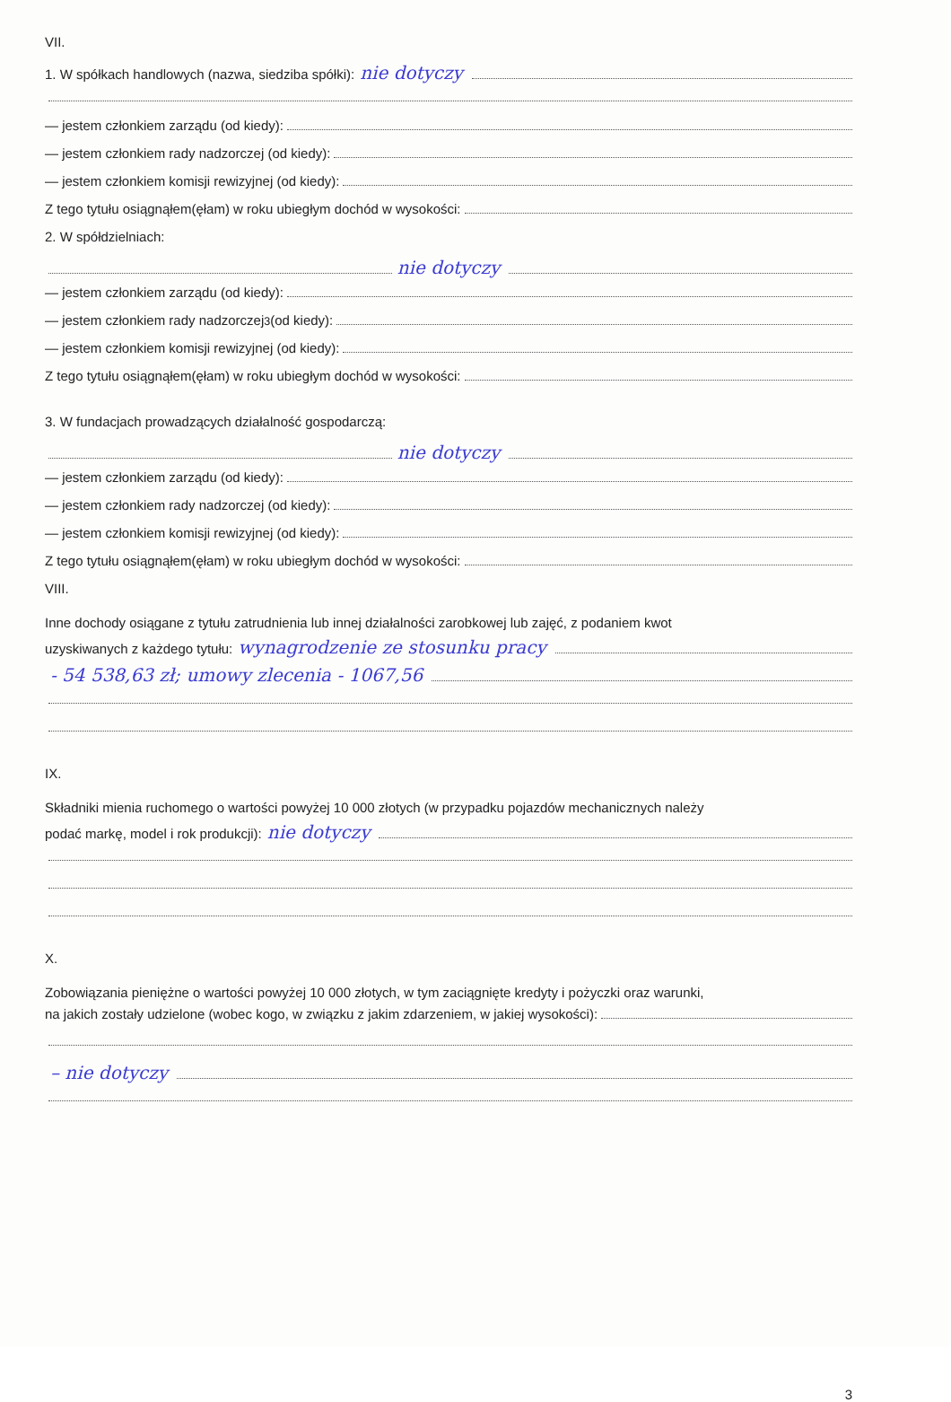VII.
1. W spółkach handlowych (nazwa, siedziba spółki): nie dotyczy
— jestem członkiem zarządu (od kiedy):
— jestem członkiem rady nadzorczej (od kiedy):
— jestem członkiem komisji rewizyjnej (od kiedy):
Z tego tytułu osiągnąłem(ęłam) w roku ubiegłym dochód w wysokości:
2. W spółdzielniach:
nie dotyczy
— jestem członkiem zarządu (od kiedy):
— jestem członkiem rady nadzorczej<sup>3</sup> (od kiedy):
— jestem członkiem komisji rewizyjnej (od kiedy):
Z tego tytułu osiągnąłem(ęłam) w roku ubiegłym dochód w wysokości:
3. W fundacjach prowadzących działalność gospodarczą:
nie dotyczy
— jestem członkiem zarządu (od kiedy):
— jestem członkiem rady nadzorczej (od kiedy):
— jestem członkiem komisji rewizyjnej (od kiedy):
Z tego tytułu osiągnąłem(ęłam) w roku ubiegłym dochód w wysokości:
VIII.
Inne dochody osiągane z tytułu zatrudnienia lub innej działalności zarobkowej lub zajęć, z podaniem kwot
uzyskiwanych z każdego tytułu: wynagrodzenie ze stosunku pracy
- 54 538,63 zł; umowy zlecenia - 1067,56
IX.
Składniki mienia ruchomego o wartości powyżej 10 000 złotych (w przypadku pojazdów mechanicznych należy
podać markę, model i rok produkcji): nie dotyczy
X.
Zobowiązania pieniężne o wartości powyżej 10 000 złotych, w tym zaciągnięte kredyty i pożyczki oraz warunki,
na jakich zostały udzielone (wobec kogo, w związku z jakim zdarzeniem, w jakiej wysokości):
– nie dotyczy
3